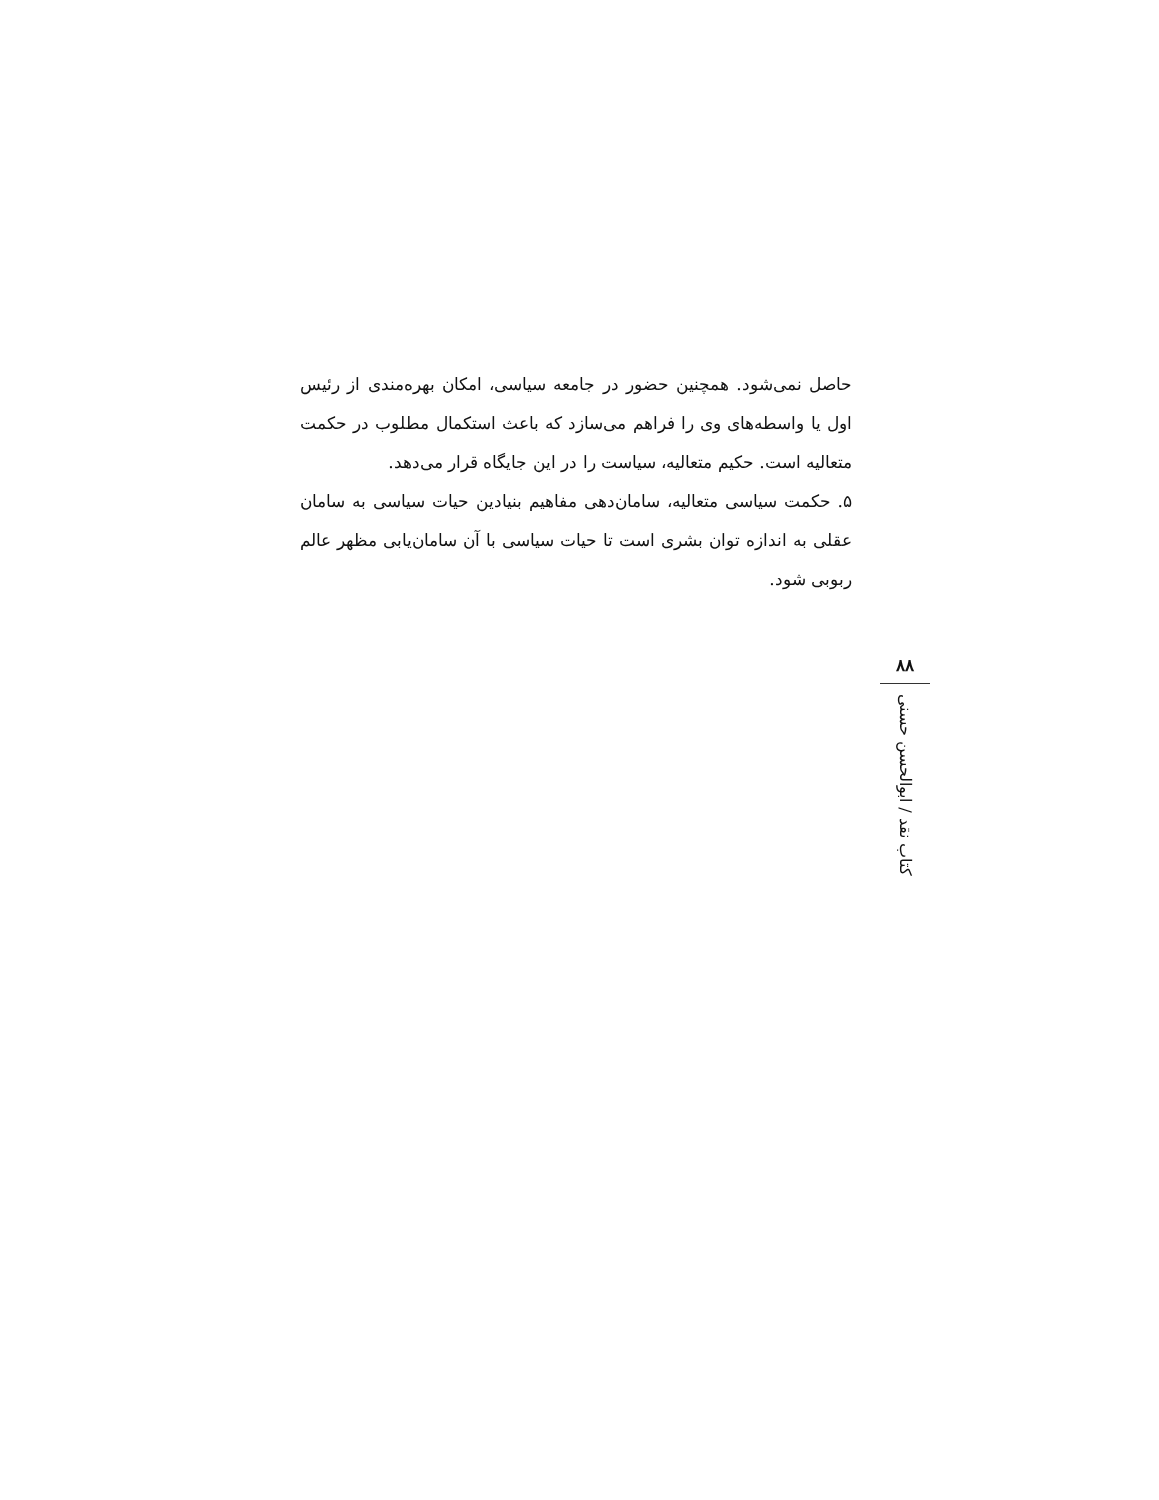حاصل نمی‌شود. همچنین حضور در جامعه سیاسی، امکان بهره‌مندی از رئیس اول یا واسطه‌های وی را فراهم می‌سازد که باعث استکمال مطلوب در حکمت متعالیه است. حکیم متعالیه، سیاست را در این جایگاه قرار می‌دهد.
۵. حکمت سیاسی متعالیه، سامان‌دهی مفاهیم بنیادین حیات سیاسی به سامان عقلی به اندازه توان بشری است تا حیات سیاسی با آن سامان‌یابی مظهر عالم ربوبی شود.
۸۸
کتاب نقد / ابوالحسن حسنی